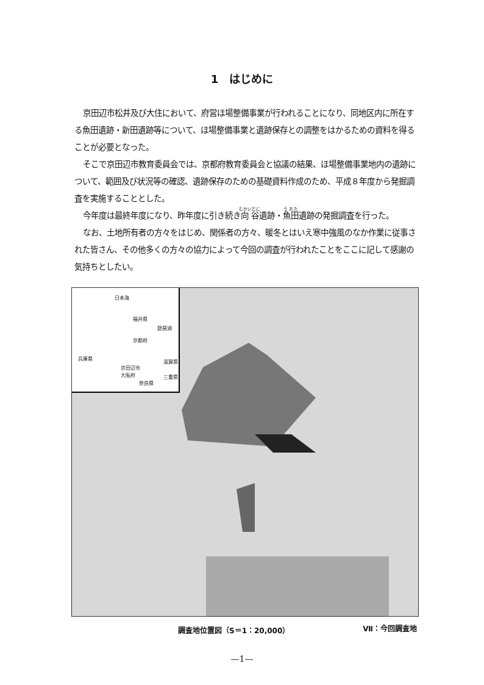1　はじめに
京田辺市松井及び大住において、府営ほ場整備事業が行われることになり、同地区内に所在する魚田遺跡・新田遺跡等について、ほ場整備事業と遺跡保存との調整をはかるための資料を得ることが必要となった。
そこで京田辺市教育委員会では、京都府教育委員会と協議の結果、ほ場整備事業地内の遺跡について、範囲及び状況等の確認、遺跡保存のための基礎資料作成のため、平成８年度から発掘調査を実施することとした。
今年度は最終年度になり、昨年度に引き続き向谷遺跡・魚田遺跡の発掘調査を行った。
なお、土地所有者の方々をはじめ、関係者の方々、暖冬とはいえ寒中強風のなか作業に従事された皆さん、その他多くの方々の協力によって今回の調査が行われたことをここに記して感謝の気持ちとしたい。
日本海
福井県
京都府
琵琶湖
兵庫県
京田辺市
大阪府
奈良県
滋賀県
三重県
調査地位置図（S＝1：20,000） Ⅶ：今回調査地
—1—